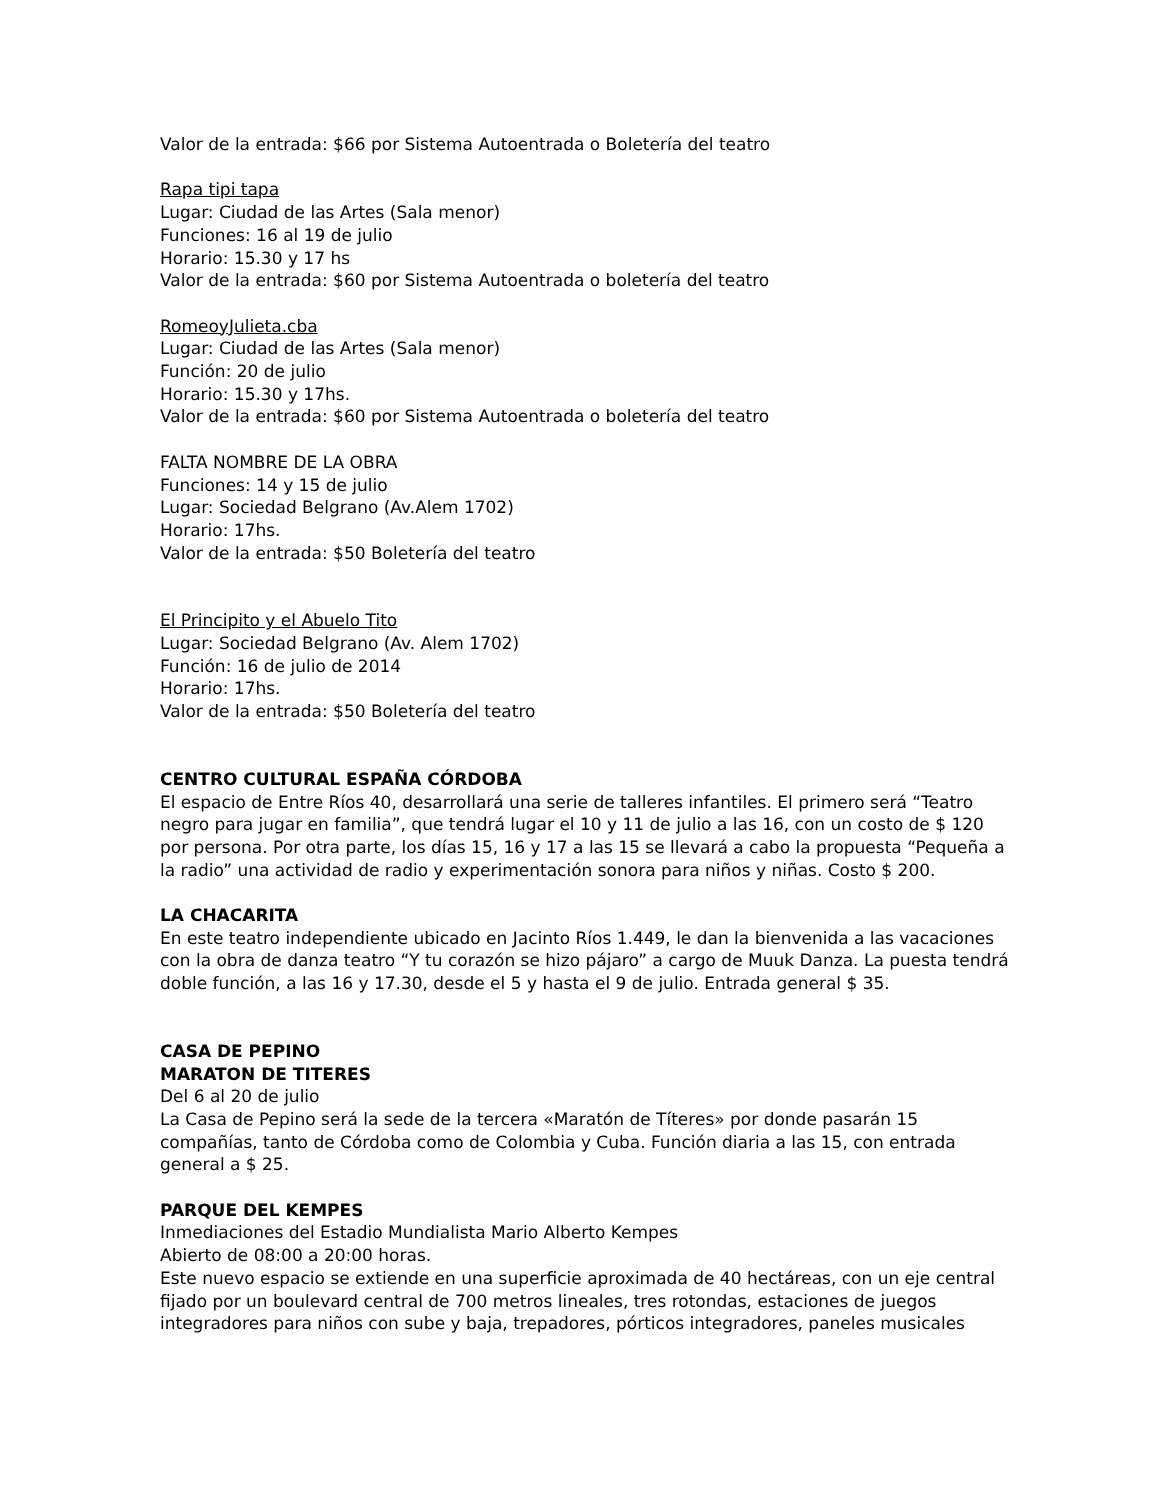Valor de la entrada: $66 por Sistema Autoentrada o Boletería del teatro
Rapa tipi tapa
Lugar: Ciudad de las Artes (Sala menor)
Funciones: 16 al 19 de julio
Horario: 15.30 y 17 hs
Valor de la entrada: $60 por Sistema Autoentrada o boletería del teatro
RomeoyJulieta.cba
Lugar: Ciudad de las Artes (Sala menor)
Función: 20 de julio
Horario: 15.30 y 17hs.
Valor de la entrada: $60 por Sistema Autoentrada o boletería del teatro
FALTA NOMBRE DE LA OBRA
Funciones: 14 y 15 de julio
Lugar: Sociedad Belgrano (Av.Alem 1702)
Horario: 17hs.
Valor de la entrada: $50 Boletería del teatro
El Principito y el Abuelo Tito
Lugar: Sociedad Belgrano (Av. Alem 1702)
Función: 16 de julio de 2014
Horario: 17hs.
Valor de la entrada: $50 Boletería del teatro
CENTRO CULTURAL ESPAÑA CÓRDOBA
El espacio de Entre Ríos 40, desarrollará una serie de talleres infantiles. El primero será “Teatro negro para jugar en familia”, que tendrá lugar el 10 y 11 de julio a las 16, con un costo de $ 120 por persona. Por otra parte, los días 15, 16 y 17 a las 15 se llevará a cabo la propuesta “Pequeña a la radio” una actividad de radio y experimentación sonora para niños y niñas. Costo $ 200.
LA CHACARITA
En este teatro independiente ubicado en Jacinto Ríos 1.449, le dan la bienvenida a las vacaciones con la obra de danza teatro “Y tu corazón se hizo pájaro” a cargo de Muuk Danza. La puesta tendrá doble función, a las 16 y 17.30, desde el 5 y hasta el 9 de julio. Entrada general $ 35.
CASA DE PEPINO
MARATON DE TITERES
Del 6 al 20 de julio
La Casa de Pepino será la sede de la tercera «Maratón de Títeres» por donde pasarán 15 compañías, tanto de Córdoba como de Colombia y Cuba. Función diaria a las 15, con entrada general a $ 25.
PARQUE DEL KEMPES
Inmediaciones del Estadio Mundialista Mario Alberto Kempes
Abierto de 08:00 a 20:00 horas.
Este nuevo espacio se extiende en una superficie aproximada de 40 hectáreas, con un eje central fijado por un boulevard central de 700 metros lineales, tres rotondas, estaciones de juegos integradores para niños con sube y baja, trepadores, pórticos integradores, paneles musicales